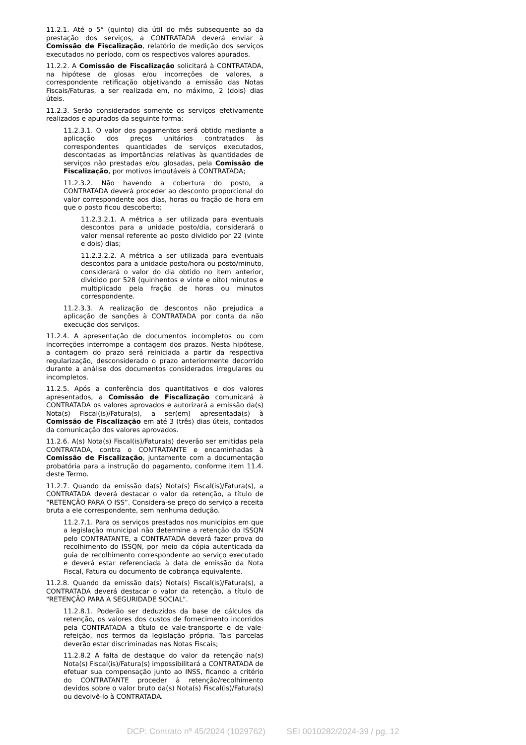11.2.1. Até o 5° (quinto) dia útil do mês subsequente ao da prestação dos serviços, a CONTRATADA deverá enviar à Comissão de Fiscalização, relatório de medição dos serviços executados no período, com os respectivos valores apurados.
11.2.2. A Comissão de Fiscalização solicitará à CONTRATADA, na hipótese de glosas e/ou incorreções de valores, a correspondente retificação objetivando a emissão das Notas Fiscais/Faturas, a ser realizada em, no máximo, 2 (dois) dias úteis.
11.2.3. Serão considerados somente os serviços efetivamente realizados e apurados da seguinte forma:
11.2.3.1. O valor dos pagamentos será obtido mediante a aplicação dos preços unitários contratados às correspondentes quantidades de serviços executados, descontadas as importâncias relativas às quantidades de serviços não prestadas e/ou glosadas, pela Comissão de Fiscalização, por motivos imputáveis à CONTRATADA;
11.2.3.2. Não havendo a cobertura do posto, a CONTRATADA deverá proceder ao desconto proporcional do valor correspondente aos dias, horas ou fração de hora em que o posto ficou descoberto:
11.2.3.2.1. A métrica a ser utilizada para eventuais descontos para a unidade posto/dia, considerará o valor mensal referente ao posto dividido por 22 (vinte e dois) dias;
11.2.3.2.2. A métrica a ser utilizada para eventuais descontos para a unidade posto/hora ou posto/minuto, considerará o valor do dia obtido no item anterior, dividido por 528 (quinhentos e vinte e oito) minutos e multiplicado pela fração de horas ou minutos correspondente.
11.2.3.3. A realização de descontos não prejudica a aplicação de sanções à CONTRATADA por conta da não execução dos serviços.
11.2.4. A apresentação de documentos incompletos ou com incorreções interrompe a contagem dos prazos. Nesta hipótese, a contagem do prazo será reiniciada a partir da respectiva regularização, desconsiderado o prazo anteriormente decorrido durante a análise dos documentos considerados irregulares ou incompletos.
11.2.5. Após a conferência dos quantitativos e dos valores apresentados, a Comissão de Fiscalização comunicará à CONTRATADA os valores aprovados e autorizará a emissão da(s) Nota(s) Fiscal(is)/Fatura(s), a ser(em) apresentada(s) à Comissão de Fiscalização em até 3 (três) dias úteis, contados da comunicação dos valores aprovados.
11.2.6. A(s) Nota(s) Fiscal(is)/Fatura(s) deverão ser emitidas pela CONTRATADA, contra o CONTRATANTE e encaminhadas à Comissão de Fiscalização, juntamente com a documentação probatória para a instrução do pagamento, conforme item 11.4. deste Termo.
11.2.7. Quando da emissão da(s) Nota(s) Fiscal(is)/Fatura(s), a CONTRATADA deverá destacar o valor da retenção, a título de “RETENÇÃO PARA O ISS”. Considera-se preço do serviço a receita bruta a ele correspondente, sem nenhuma dedução.
11.2.7.1. Para os serviços prestados nos municípios em que a legislação municipal não determine a retenção do ISSQN pelo CONTRATANTE, a CONTRATADA deverá fazer prova do recolhimento do ISSQN, por meio da cópia autenticada da guia de recolhimento correspondente ao serviço executado e deverá estar referenciada à data de emissão da Nota Fiscal, Fatura ou documento de cobrança equivalente.
11.2.8. Quando da emissão da(s) Nota(s) Fiscal(is)/Fatura(s), a CONTRATADA deverá destacar o valor da retenção, a título de "RETENÇÃO PARA A SEGURIDADE SOCIAL".
11.2.8.1. Poderão ser deduzidos da base de cálculos da retenção, os valores dos custos de fornecimento incorridos pela CONTRATADA a título de vale-transporte e de vale-refeição, nos termos da legislação própria. Tais parcelas deverão estar discriminadas nas Notas Fiscais;
11.2.8.2 A falta de destaque do valor da retenção na(s) Nota(s) Fiscal(is)/Fatura(s) impossibilitará a CONTRATADA de efetuar sua compensação junto ao INSS, ficando a critério do CONTRATANTE proceder à retenção/recolhimento devidos sobre o valor bruto da(s) Nota(s) Fiscal(is)/Fatura(s) ou devolvê-lo à CONTRATADA.
DCP: Contrato nº 45/2024 (1029762) SEI 0010282/2024-39 / pg. 12